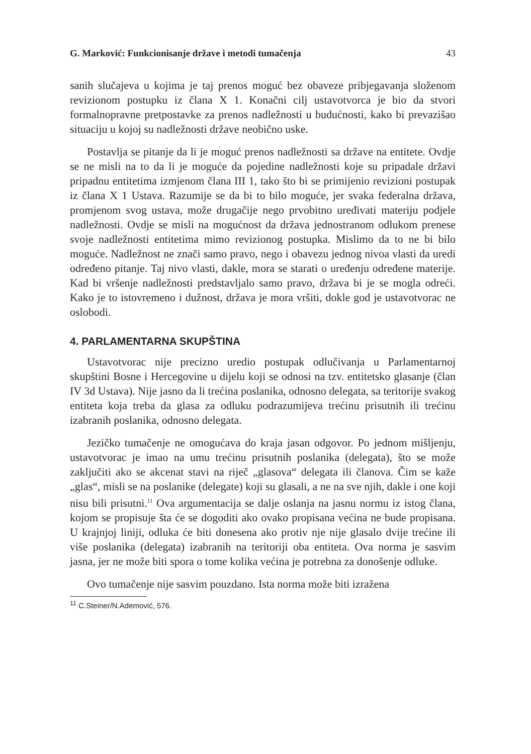G. Marković: Funkcionisanje države i metodi tumačenja 43
sanih slučajeva u kojima je taj prenos moguć bez obaveze pribjegavanja složenom revizionom postupku iz člana X 1. Konačni cilj ustavotvorca je bio da stvori formalnopravne pretpostavke za prenos nadležnosti u budućnosti, kako bi prevazišao situaciju u kojoj su nadležnosti države neobično uske.
Postavlja se pitanje da li je moguć prenos nadležnosti sa države na entitete. Ovdje se ne misli na to da li je moguće da pojedine nadležnosti koje su pripadale državi pripadnu entitetima izmjenom člana III 1, tako što bi se primijenio revizioni postupak iz člana X 1 Ustava. Razumije se da bi to bilo moguće, jer svaka federalna država, promjenom svog ustava, može drugačije nego prvobitno uređivati materiju podjele nadležnosti. Ovdje se misli na mogućnost da država jednostranom odlukom prenese svoje nadležnosti entitetima mimo revizionog postupka. Mislimo da to ne bi bilo moguće. Nadležnost ne znači samo pravo, nego i obavezu jednog nivoa vlasti da uredi određeno pitanje. Taj nivo vlasti, dakle, mora se starati o uređenju određene materije. Kad bi vršenje nadležnosti predstavljalo samo pravo, država bi je se mogla odreći. Kako je to istovremeno i dužnost, država je mora vršiti, dokle god je ustavotvorac ne oslobodi.
4. PARLAMENTARNA SKUPŠTINA
Ustavotvorac nije precizno uredio postupak odlučivanja u Parlamentarnoj skupštini Bosne i Hercegovine u dijelu koji se odnosi na tzv. entitetsko glasanje (član IV 3d Ustava). Nije jasno da li trećina poslanika, odnosno delegata, sa teritorije svakog entiteta koja treba da glasa za odluku podrazumijeva trećinu prisutnih ili trećinu izabranih poslanika, odnosno delegata.
Jezičko tumačenje ne omogućava do kraja jasan odgovor. Po jednom mišljenju, ustavotvorac je imao na umu trećinu prisutnih poslanika (delegata), što se može zaključiti ako se akcenat stavi na riječ „glasova“ delegata ili članova. Čim se kaže „glas“, misli se na poslanike (delegate) koji su glasali, a ne na sve njih, dakle i one koji nisu bili prisutni.<sup>11</sup> Ova argumentacija se dalje oslanja na jasnu normu iz istog člana, kojom se propisuje šta će se dogoditi ako ovako propisana većina ne bude propisana. U krajnjoj liniji, odluka će biti donesena ako protiv nje nije glasalo dvije trećine ili više poslanika (delegata) izabranih na teritoriji oba entiteta. Ova norma je sasvim jasna, jer ne može biti spora o tome kolika većina je potrebna za donošenje odluke.
Ovo tumačenje nije sasvim pouzdano. Ista norma može biti izražena
<sup>11</sup> C.Steiner/N.Ademović, 576.